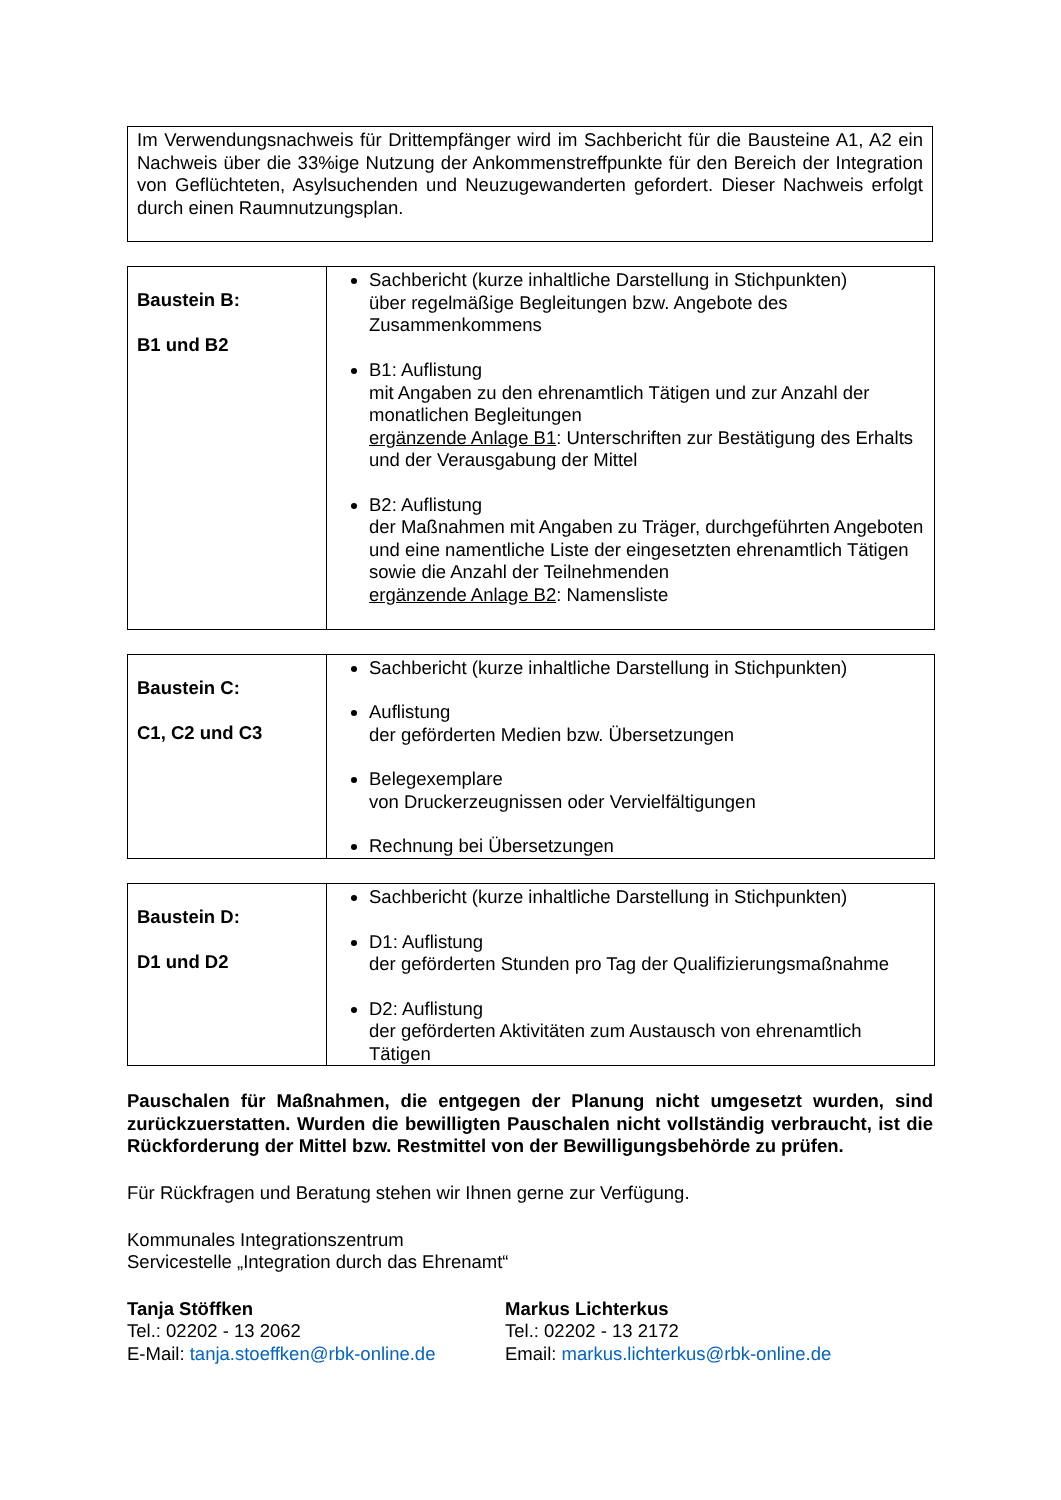Im Verwendungsnachweis für Drittempfänger wird im Sachbericht für die Bausteine A1, A2 ein Nachweis über die 33%ige Nutzung der Ankommenstreffpunkte für den Bereich der Integration von Geflüchteten, Asylsuchenden und Neuzugewanderten gefordert. Dieser Nachweis erfolgt durch einen Raumnutzungsplan.
| Baustein B: B1 und B2 | Sachbericht (kurze inhaltliche Darstellung in Stichpunkten) über regelmäßige Begleitungen bzw. Angebote des Zusammenkommens B1: Auflistung mit Angaben zu den ehrenamtlich Tätigen und zur Anzahl der monatlichen Begleitungen ergänzende Anlage B1 : Unterschriften zur Bestätigung des Erhalts und der Verausgabung der Mittel B2: Auflistung der Maßnahmen mit Angaben zu Träger, durchgeführten Angeboten und eine namentliche Liste der eingesetzten ehrenamtlich Tätigen sowie die Anzahl der Teilnehmenden ergänzende Anlage B2 : Namensliste |
| Baustein C: C1, C2 und C3 | Sachbericht (kurze inhaltliche Darstellung in Stichpunkten) Auflistung der geförderten Medien bzw. Übersetzungen Belegexemplare von Druckerzeugnissen oder Vervielfältigungen Rechnung bei Übersetzungen |
| Baustein D: D1 und D2 | Sachbericht (kurze inhaltliche Darstellung in Stichpunkten) D1: Auflistung der geförderten Stunden pro Tag der Qualifizierungsmaßnahme D2: Auflistung der geförderten Aktivitäten zum Austausch von ehrenamtlich Tätigen |
Pauschalen für Maßnahmen, die entgegen der Planung nicht umgesetzt wurden, sind zurückzuerstatten. Wurden die bewilligten Pauschalen nicht vollständig verbraucht, ist die Rückforderung der Mittel bzw. Restmittel von der Bewilligungsbehörde zu prüfen.
Für Rückfragen und Beratung stehen wir Ihnen gerne zur Verfügung.
Kommunales Integrationszentrum
Servicestelle „Integration durch das Ehrenamt“
Tanja Stöffken
Tel.: 02202 - 13 2062
E-Mail: tanja.stoeffken@rbk-online.de
Markus Lichterkus
Tel.: 02202 - 13 2172
Email: markus.lichterkus@rbk-online.de